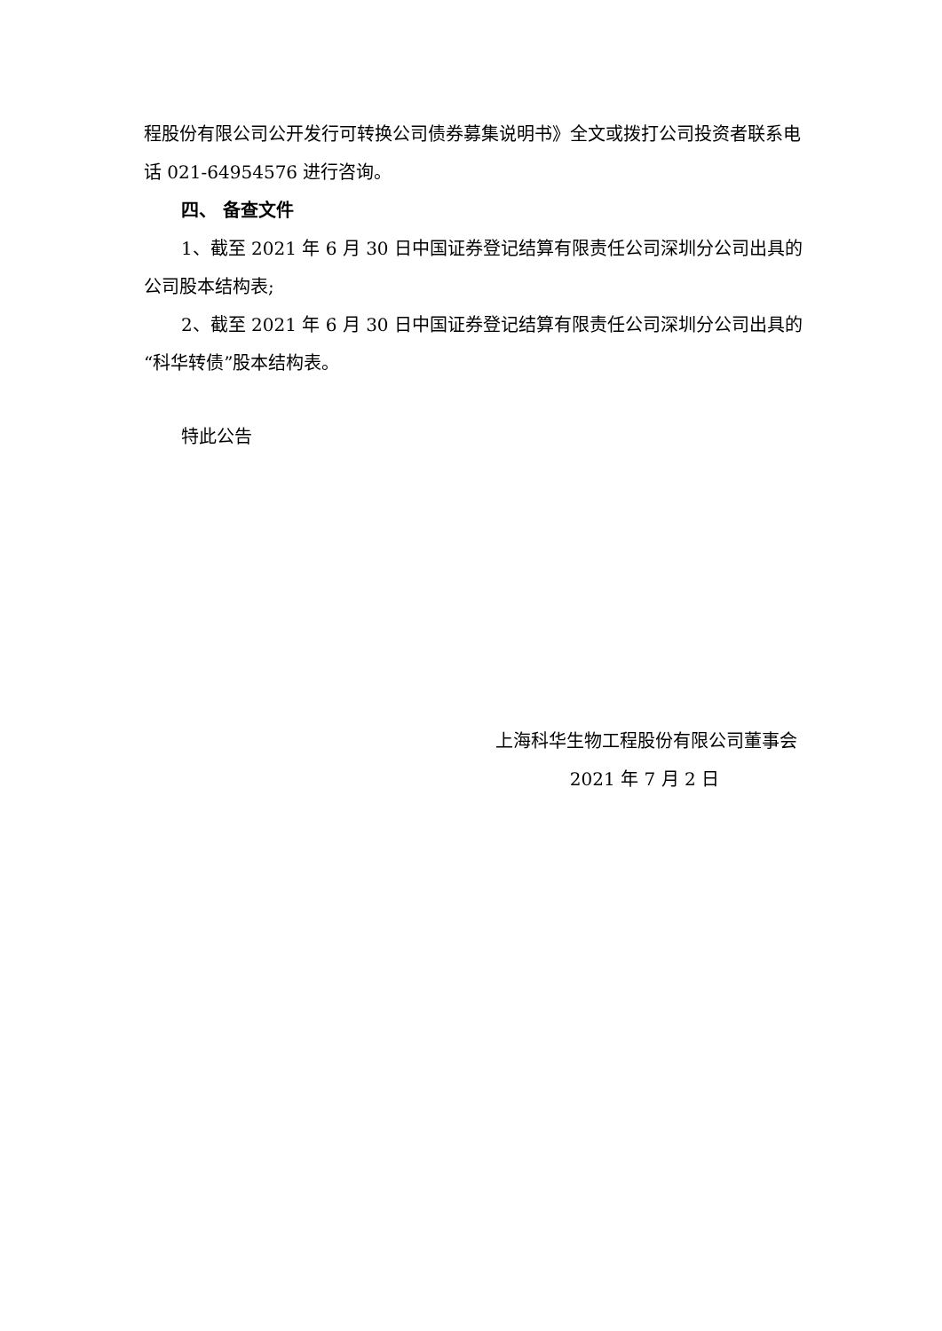程股份有限公司公开发行可转换公司债券募集说明书》全文或拨打公司投资者联系电话 021-64954576 进行咨询。
四、 备查文件
1、截至 2021 年 6 月 30 日中国证券登记结算有限责任公司深圳分公司出具的公司股本结构表;
2、截至 2021 年 6 月 30 日中国证券登记结算有限责任公司深圳分公司出具的“科华转债”股本结构表。
特此公告
上海科华生物工程股份有限公司董事会
2021 年 7 月 2 日